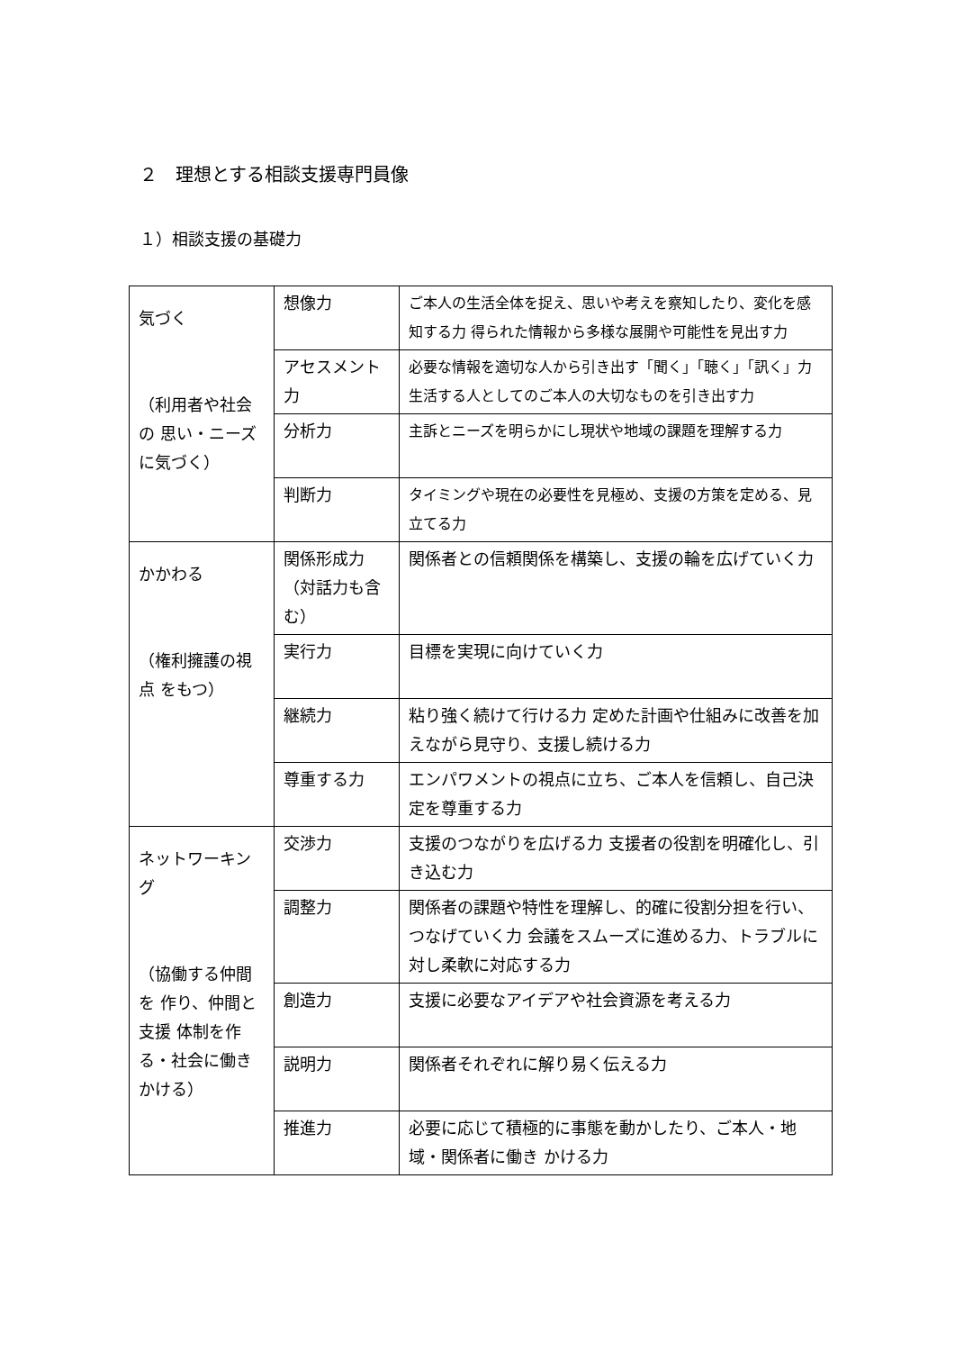２　理想とする相談支援専門員像
１）相談支援の基礎力
| 気づく （利用者や社会の 思い・ニーズに気づく） | 想像力 | ご本人の生活全体を捉え、思いや考えを察知したり、変化を感知する力 得られた情報から多様な展開や可能性を見出す力 |
| | アセスメント力 | 必要な情報を適切な人から引き出す「聞く」「聴く」「訊く」力 生活する人としてのご本人の大切なものを引き出す力 |
| | 分析力 | 主訴とニーズを明らかにし現状や地域の課題を理解する力 |
| | 判断力 | タイミングや現在の必要性を見極め、支援の方策を定める、見立てる力 |
| かかわる （権利擁護の視点 をもつ） | 関係形成力（対話力も含 む） | 関係者との信頼関係を構築し、支援の輪を広げていく力 |
| | 実行力 | 目標を実現に向けていく力 |
| | 継続力 | 粘り強く続けて行ける力 定めた計画や仕組みに改善を加えながら見守り、支援し続ける力 |
| | 尊重する力 | エンパワメントの視点に立ち、ご本人を信頼し、自己決定を尊重する力 |
| ネットワーキング （協働する仲間を 作り、仲間と支援 体制を作る・社会に働きかける） | 交渉力 | 支援のつながりを広げる力 支援者の役割を明確化し、引き込む力 |
| | 調整力 | 関係者の課題や特性を理解し、的確に役割分担を行い、つなげていく力 会議をスムーズに進める力、トラブルに対し柔軟に対応する力 |
| | 創造力 | 支援に必要なアイデアや社会資源を考える力 |
| | 説明力 | 関係者それぞれに解り易く伝える力 |
| | 推進力 | 必要に応じて積極的に事態を動かしたり、ご本人・地域・関係者に働き かける力 |